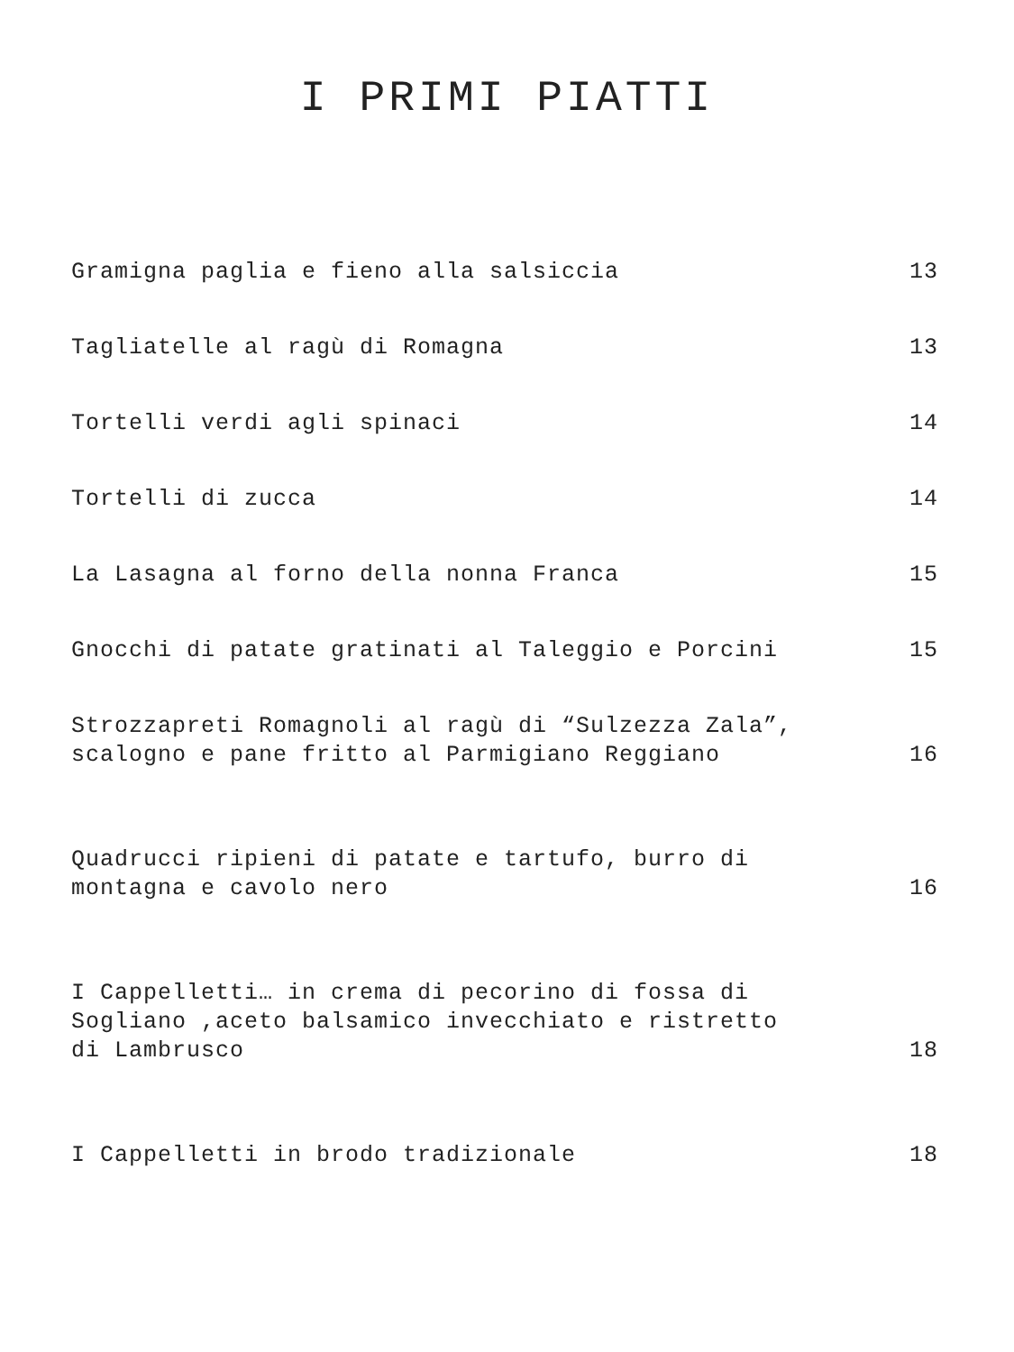I PRIMI PIATTI
Gramigna paglia e fieno alla salsiccia 13
Tagliatelle al ragù di Romagna 13
Tortelli verdi agli spinaci 14
Tortelli di zucca 14
La Lasagna al forno della nonna Franca 15
Gnocchi di patate gratinati al Taleggio e Porcini 15
Strozzapreti Romagnoli al ragù di “Sulzezza Zala”,
scalogno e pane fritto al Parmigiano Reggiano 16
Quadrucci ripieni di patate e tartufo, burro di
montagna e cavolo nero 16
I Cappelletti… in crema di pecorino di fossa di
Sogliano ,aceto balsamico invecchiato e ristretto
di Lambrusco 18
I Cappelletti in brodo tradizionale 18